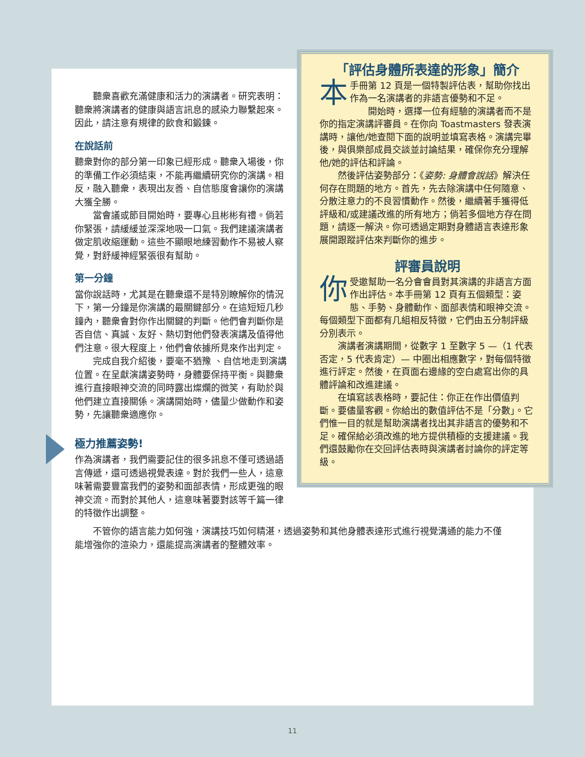聽衆喜歡充滿健康和活力的演講者。研究表明：聽衆將演講者的健康與語言訊息的感染力聯繫起來。因此，請注意有規律的飲食和鍛鍊。
在說話前
聽衆對你的部分第一印象已經形成。聽衆入場後，你的準備工作必須結束，不能再繼續研究你的演講。相反，融入聽衆，表現出友善、自信態度會讓你的演講大獲全勝。
當會議或節目開始時，要專心且彬彬有禮。倘若你緊張，請緩緩並深深地吸一口氣。我們建議演講者做定肌收縮運動。這些不顯眼地練習動作不易被人察覺，對舒緩神經緊張很有幫助。
第一分鐘
當你說話時，尤其是在聽衆還不是特別瞭解你的情況下，第一分鐘是你演講的最關鍵部分。在這短短几秒鐘內，聽衆會對你作出關鍵的判斷。他們會判斷你是否自信、真誠、友好、熱切對他們發表演講及值得他們注意。很大程度上，他們會依據所見來作出判定。
完成自我介紹後，要毫不猶豫 、自信地走到演講位置。在呈獻演講姿勢時，身體要保持平衡。與聽衆進行直接眼神交流的同時露出燦爛的微笑，有助於與他們建立直接關係。演講開始時，儘量少做動作和姿勢，先讓聽衆適應你。
極力推薦姿勢!
作為演講者，我們需要記住的很多訊息不僅可透過語言傳遞，還可透過視覺表達。對於我們一些人，這意味著需要豐富我們的姿勢和面部表情，形成更強的眼神交流。而對於其他人，這意味著要對該等千篇一律的特徵作出調整。
「評估身體所表達的形象」簡介
本手冊第 12 頁是一個特製評估表，幫助你找出作為一名演講者的非語言優勢和不足。
開始時，選擇一位有經驗的演講者而不是你的指定演講評審員。在你向 Toastmasters 發表演講時，讓他/她查閱下面的說明並填寫表格。演講完畢後，與俱樂部成員交談並討論結果，確保你充分理解他/她的評估和評論。
然後評估姿勢部分：《姿勢: 身體會說話》解決任何存在問題的地方。首先，先去除演講中任何隨意、分散注意力的不良習慣動作。然後，繼續著手獲得低評級和/或建議改進的所有地方；倘若多個地方存在問題，請逐一解決。你可透過定期對身體語言表達形象展開跟蹤評估來判斷你的進步。
評審員說明
你受邀幫助一名分會會員對其演講的非語言方面作出評估。本手冊第 12 頁有五個類型：姿態、手勢、身體動作、面部表情和眼神交流。 每個類型下面都有几組相反特徵，它們由五分制評級分別表示。
演講者演講期間，從數字 1 至數字 5 —（1 代表否定，5 代表肯定）— 中圈出相應數字，對每個特徵進行評定。然後，在頁面右邊緣的空白處寫出你的具體評論和改進建議。
在填寫該表格時，要記住：你正在作出價值判斷。要儘量客觀。你給出的數值評估不是「分數」。它們惟一目的就是幫助演講者找出其非語言的優勢和不足。確保給必須改進的地方提供積極的支援建議。我們還鼓勵你在交回評估表時與演講者討論你的評定等級。
不管你的語言能力如何強，演講技巧如何精湛，透過姿勢和其他身體表達形式進行視覺溝通的能力不僅能增強你的渲染力，還能提高演講者的整體效率。
11